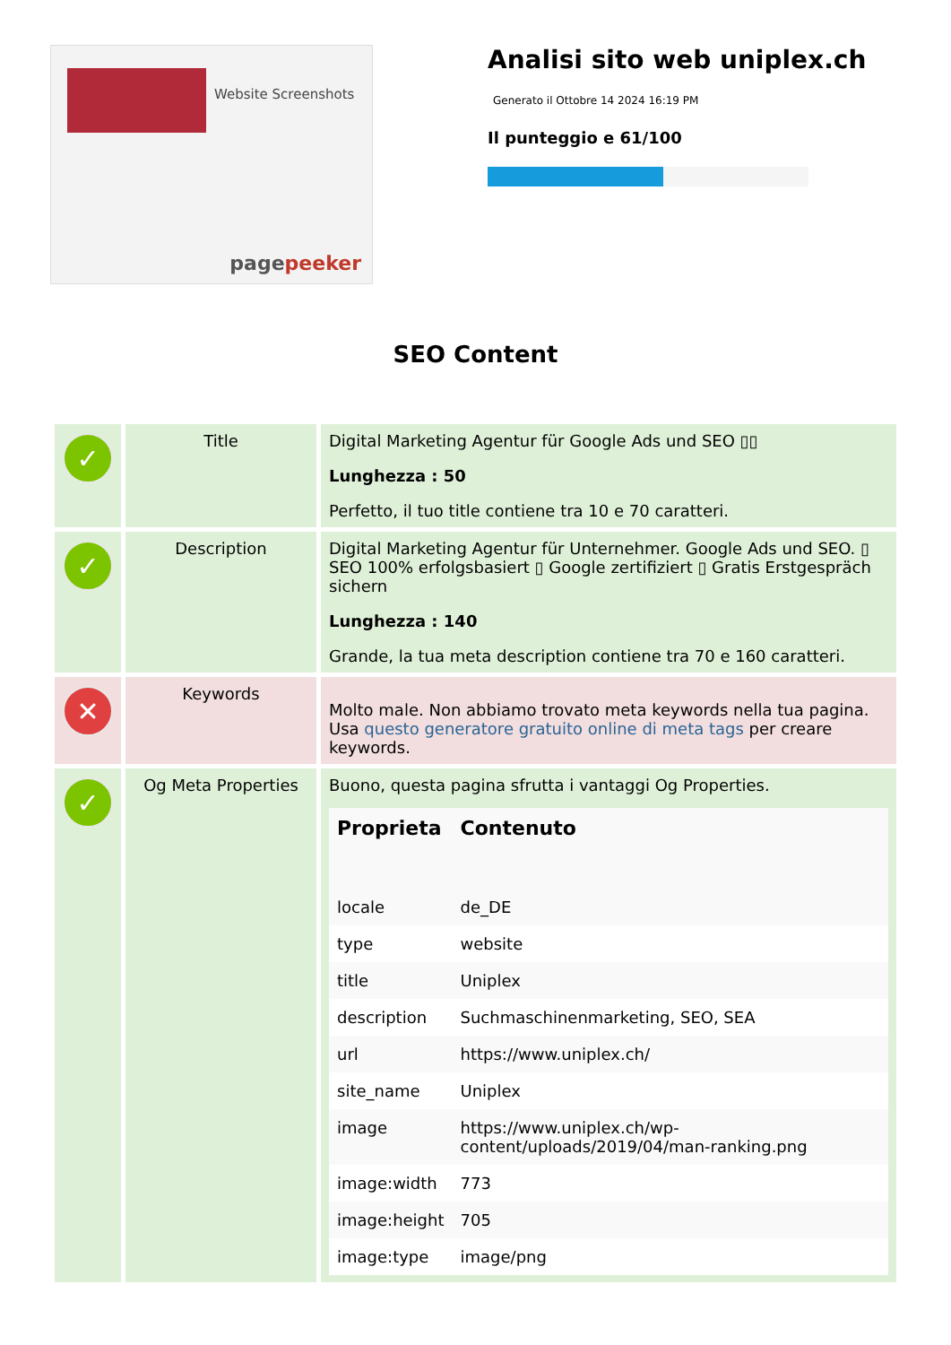Website Screenshots
pagepeeker
Analisi sito web uniplex.ch
Generato il Ottobre 14 2024 16:19 PM
Il punteggio e 61/100
SEO Content
| ✓ | Title | Digital Marketing Agentur für Google Ads und SEO ▯▯ Lunghezza : 50 Perfetto, il tuo title contiene tra 10 e 70 caratteri. |
| ✓ | Description | Digital Marketing Agentur für Unternehmer. Google Ads und SEO. ▯ SEO 100% erfolgsbasiert ▯ Google zertifiziert ▯ Gratis Erstgespräch sichern Lunghezza : 140 Grande, la tua meta description contiene tra 70 e 160 caratteri. |
| ✕ | Keywords | Molto male. Non abbiamo trovato meta keywords nella tua pagina. Usa questo generatore gratuito online di meta tags per creare keywords. |
| ✓ | Og Meta Properties | Buono, questa pagina sfrutta i vantaggi Og Properties. / Proprieta / Contenuto / / --- / --- / / locale / de_DE / / type / website / / title / Uniplex / / description / Suchmaschinenmarketing, SEO, SEA / / url / https://www.uniplex.ch/ / / site_name / Uniplex / / image / https://www.uniplex.ch/wp-content/uploads/2019/04/man-ranking.png / / image:width / 773 / / image:height / 705 / / image:type / image/png / |